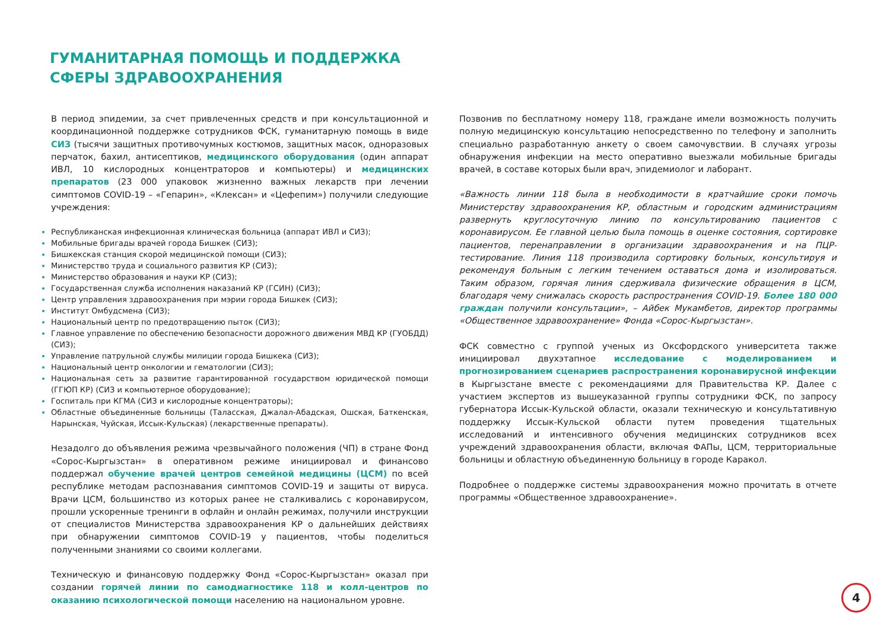ГУМАНИТАРНАЯ ПОМОЩЬ И ПОДДЕРЖКА СФЕРЫ ЗДРАВООХРАНЕНИЯ
В период эпидемии, за счет привлеченных средств и при консультационной и координационной поддержке сотрудников ФСК, гуманитарную помощь в виде СИЗ (тысячи защитных противочумных костюмов, защитных масок, одноразовых перчаток, бахил, антисептиков, медицинского оборудования (один аппарат ИВЛ, 10 кислородных концентраторов и компьютеры) и медицинских препаратов (23 000 упаковок жизненно важных лекарств при лечении симптомов COVID-19 – «Гепарин», «Клексан» и «Цефепим») получили следующие учреждения:
Республиканская инфекционная клиническая больница (аппарат ИВЛ и СИЗ);
Мобильные бригады врачей города Бишкек (СИЗ);
Бишкекская станция скорой медицинской помощи (СИЗ);
Министерство труда и социального развития КР (СИЗ);
Министерство образования и науки КР (СИЗ);
Государственная служба исполнения наказаний КР (ГСИН) (СИЗ);
Центр управления здравоохранения при мэрии города Бишкек (СИЗ);
Институт Омбудсмена (СИЗ);
Национальный центр по предотвращению пыток (СИЗ);
Главное управление по обеспечению безопасности дорожного движения МВД КР (ГУОБДД) (СИЗ);
Управление патрульной службы милиции города Бишкека (СИЗ);
Национальный центр онкологии и гематологии (СИЗ);
Национальная сеть за развитие гарантированной государством юридической помощи (ГГЮП КР) (СИЗ и компьютерное оборудование);
Госпиталь при КГМА (СИЗ и кислородные концентраторы);
Областные объединенные больницы (Таласская, Джалал-Абадская, Ошская, Баткенская, Нарынская, Чуйская, Иссык-Кульская) (лекарственные препараты).
Незадолго до объявления режима чрезвычайного положения (ЧП) в стране Фонд «Сорос-Кыргызстан» в оперативном режиме инициировал и финансово поддержал обучение врачей центров семейной медицины (ЦСМ) по всей республике методам распознавания симптомов COVID-19 и защиты от вируса. Врачи ЦСМ, большинство из которых ранее не сталкивались с коронавирусом, прошли ускоренные тренинги в офлайн и онлайн режимах, получили инструкции от специалистов Министерства здравоохранения КР о дальнейших действиях при обнаружении симптомов COVID-19 у пациентов, чтобы поделиться полученными знаниями со своими коллегами.
Техническую и финансовую поддержку Фонд «Сорос-Кыргызстан» оказал при создании горячей линии по самодиагностике 118 и колл-центров по оказанию психологической помощи населению на национальном уровне.
Позвонив по бесплатному номеру 118, граждане имели возможность получить полную медицинскую консультацию непосредственно по телефону и заполнить специально разработанную анкету о своем самочувствии. В случаях угрозы обнаружения инфекции на место оперативно выезжали мобильные бригады врачей, в составе которых были врач, эпидемиолог и лаборант.
«Важность линии 118 была в необходимости в кратчайшие сроки помочь Министерству здравоохранения КР, областным и городским администрациям развернуть круглосуточную линию по консультированию пациентов с коронавирусом. Ее главной целью была помощь в оценке состояния, сортировке пациентов, перенаправлении в организации здравоохранения и на ПЦР-тестирование. Линия 118 производила сортировку больных, консультируя и рекомендуя больным с легким течением оставаться дома и изолироваться. Таким образом, горячая линия сдерживала физические обращения в ЦСМ, благодаря чему снижалась скорость распространения COVID-19. Более 180 000 граждан получили консультации», – Айбек Мукамбетов, директор программы «Общественное здравоохранение» Фонда «Сорос-Кыргызстан».
ФСК совместно с группой ученых из Оксфордского университета также инициировал двухэтапное исследование с моделированием и прогнозированием сценариев распространения коронавирусной инфекции в Кыргызстане вместе с рекомендациями для Правительства КР. Далее с участием экспертов из вышеуказанной группы сотрудники ФСК, по запросу губернатора Иссык-Кульской области, оказали техническую и консультативную поддержку Иссык-Кульской области путем проведения тщательных исследований и интенсивного обучения медицинских сотрудников всех учреждений здравоохранения области, включая ФАПы, ЦСМ, территориальные больницы и областную объединенную больницу в городе Каракол.
Подробнее о поддержке системы здравоохранения можно прочитать в отчете программы «Общественное здравоохранение».
4